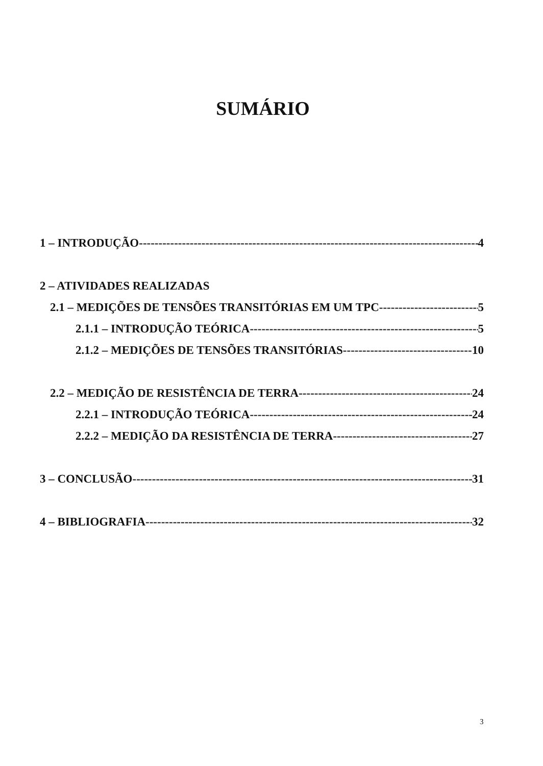SUMÁRIO
1 – INTRODUÇÃO 4
2 – ATIVIDADES REALIZADAS
2.1 – MEDIÇÕES DE TENSÕES TRANSITÓRIAS EM UM TPC 5
2.1.1 – INTRODUÇÃO TEÓRICA 5
2.1.2 – MEDIÇÕES DE TENSÕES TRANSITÓRIAS 10
2.2 – MEDIÇÃO DE RESISTÊNCIA DE TERRA 24
2.2.1 – INTRODUÇÃO TEÓRICA 24
2.2.2 – MEDIÇÃO DA RESISTÊNCIA DE TERRA 27
3 – CONCLUSÃO 31
4 – BIBLIOGRAFIA 32
3